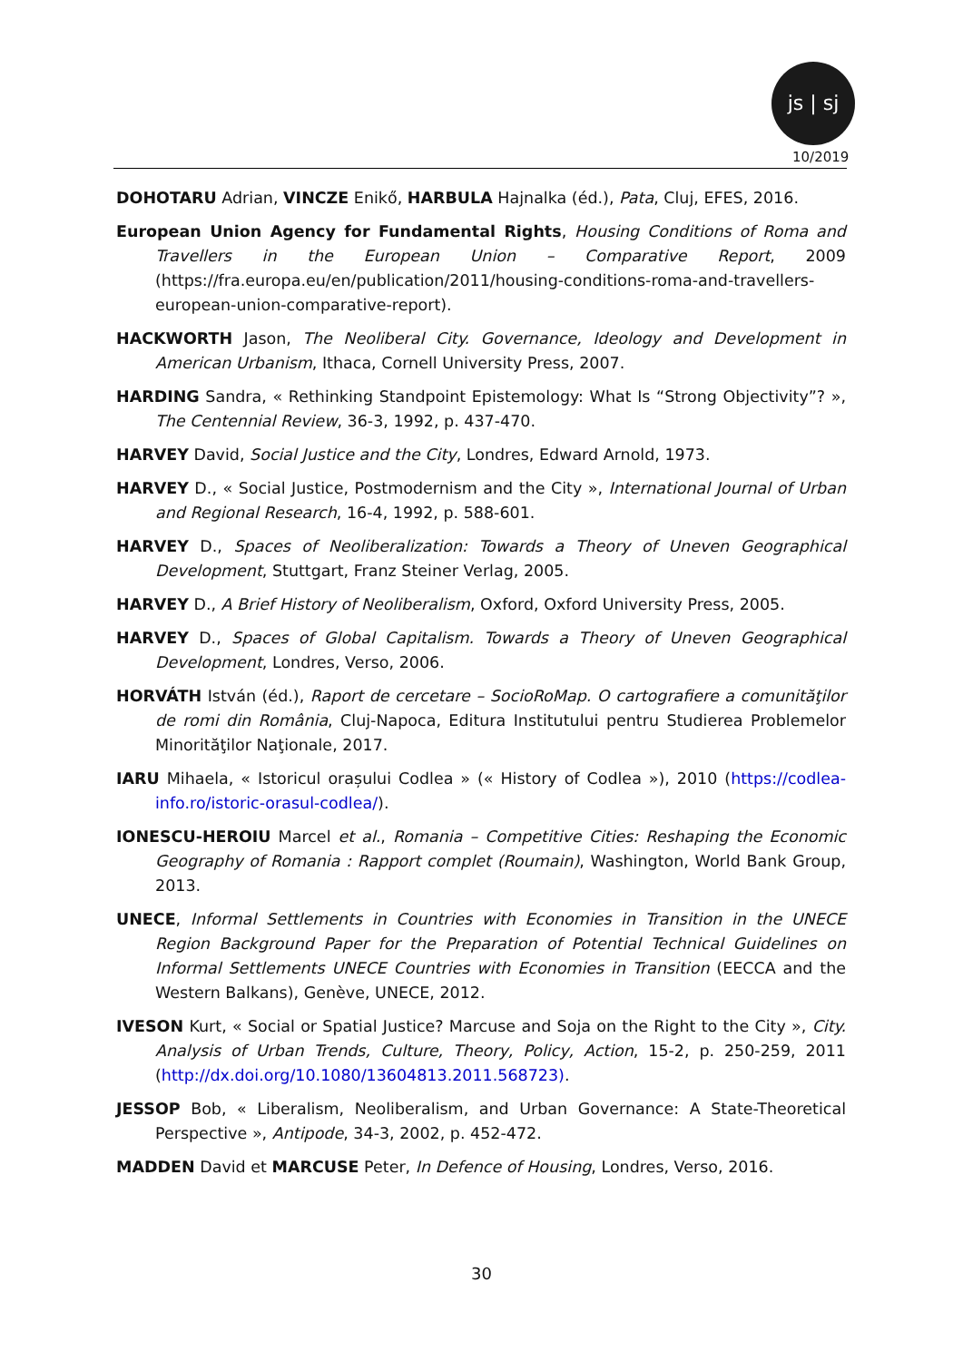js | sj
10/2019
DOHOTARU Adrian, VINCZE Enikő, HARBULA Hajnalka (éd.), Pata, Cluj, EFES, 2016.
European Union Agency for Fundamental Rights, Housing Conditions of Roma and Travellers in the European Union – Comparative Report, 2009 (https://fra.europa.eu/en/publication/2011/housing-conditions-roma-and-travellers-european-union-comparative-report).
HACKWORTH Jason, The Neoliberal City. Governance, Ideology and Development in American Urbanism, Ithaca, Cornell University Press, 2007.
HARDING Sandra, « Rethinking Standpoint Epistemology: What Is “Strong Objectivity”? », The Centennial Review, 36-3, 1992, p. 437-470.
HARVEY David, Social Justice and the City, Londres, Edward Arnold, 1973.
HARVEY D., « Social Justice, Postmodernism and the City », International Journal of Urban and Regional Research, 16-4, 1992, p. 588-601.
HARVEY D., Spaces of Neoliberalization: Towards a Theory of Uneven Geographical Development, Stuttgart, Franz Steiner Verlag, 2005.
HARVEY D., A Brief History of Neoliberalism, Oxford, Oxford University Press, 2005.
HARVEY D., Spaces of Global Capitalism. Towards a Theory of Uneven Geographical Development, Londres, Verso, 2006.
HORVÁTH István (éd.), Raport de cercetare – SocioRoMap. O cartografiere a comunităţilor de romi din România, Cluj-Napoca, Editura Institutului pentru Studierea Problemelor Minorităţilor Naţionale, 2017.
IARU Mihaela, « Istoricul orașului Codlea » (« History of Codlea »), 2010 (https://codlea-info.ro/istoric-orasul-codlea/).
IONESCU-HEROIU Marcel et al., Romania – Competitive Cities: Reshaping the Economic Geography of Romania : Rapport complet (Roumain), Washington, World Bank Group, 2013.
UNECE, Informal Settlements in Countries with Economies in Transition in the UNECE Region Background Paper for the Preparation of Potential Technical Guidelines on Informal Settlements UNECE Countries with Economies in Transition (EECCA and the Western Balkans), Genève, UNECE, 2012.
IVESON Kurt, « Social or Spatial Justice? Marcuse and Soja on the Right to the City », City. Analysis of Urban Trends, Culture, Theory, Policy, Action, 15-2, p. 250-259, 2011 (http://dx.doi.org/10.1080/13604813.2011.568723).
JESSOP Bob, « Liberalism, Neoliberalism, and Urban Governance: A State-Theoretical Perspective », Antipode, 34-3, 2002, p. 452-472.
MADDEN David et MARCUSE Peter, In Defence of Housing, Londres, Verso, 2016.
30